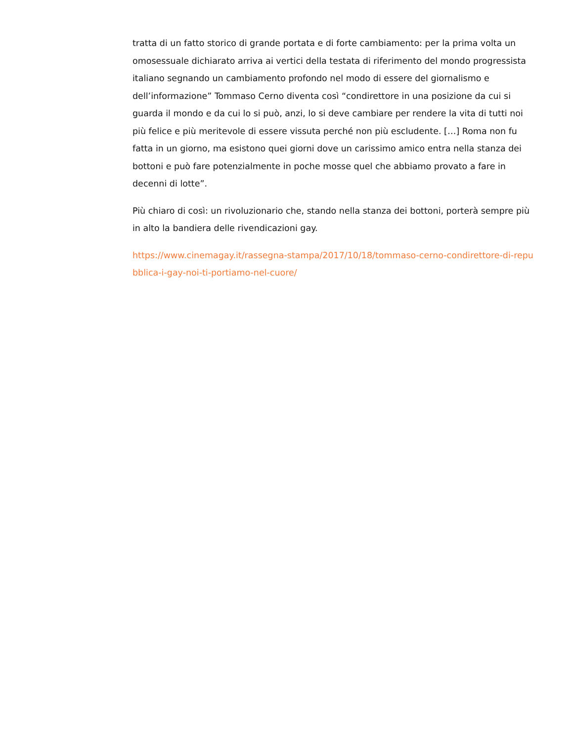tratta di un fatto storico di grande portata e di forte cambiamento: per la prima volta un omosessuale dichiarato arriva ai vertici della testata di riferimento del mondo progressista italiano segnando un cambiamento profondo nel modo di essere del giornalismo e dell’informazione” Tommaso Cerno diventa così “condirettore in una posizione da cui si guarda il mondo e da cui lo si può, anzi, lo si deve cambiare per rendere la vita di tutti noi più felice e più meritevole di essere vissuta perché non più escludente. […] Roma non fu fatta in un giorno, ma esistono quei giorni dove un carissimo amico entra nella stanza dei bottoni e può fare potenzialmente in poche mosse quel che abbiamo provato a fare in decenni di lotte”.
Più chiaro di così: un rivoluzionario che, stando nella stanza dei bottoni, porterà sempre più in alto la bandiera delle rivendicazioni gay.
https://www.cinemagay.it/rassegna-stampa/2017/10/18/tommaso-cerno-condirettore-di-repubblica-i-gay-noi-ti-portiamo-nel-cuore/